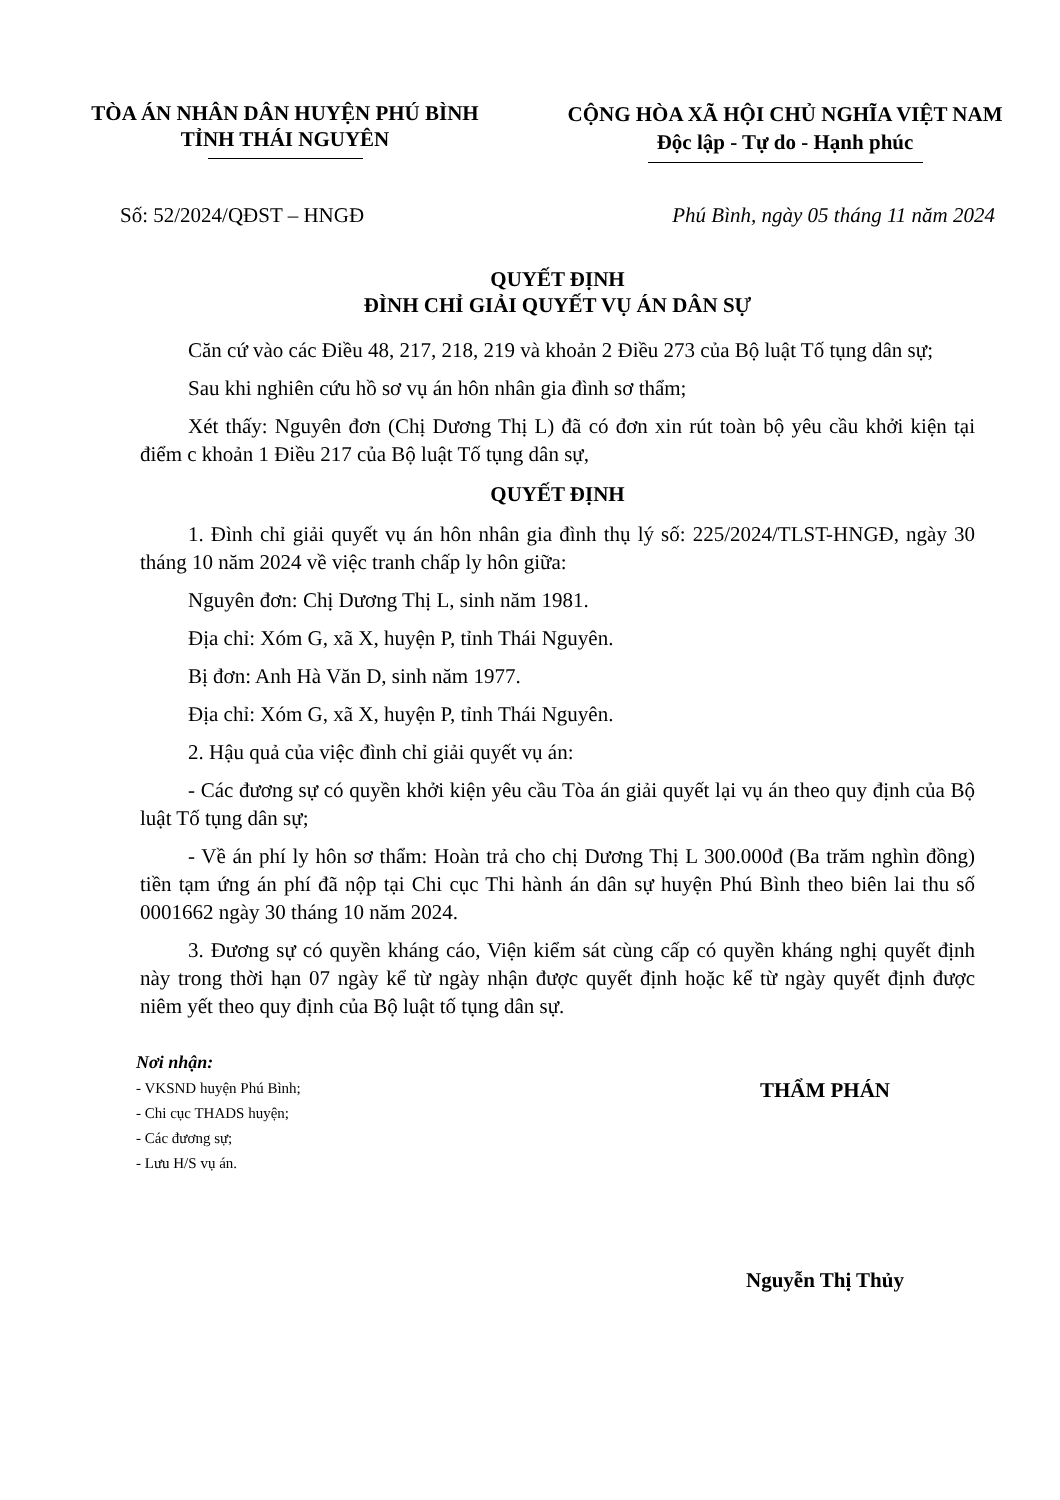TÒA ÁN NHÂN DÂN HUYỆN PHÚ BÌNH
TỈNH THÁI NGUYÊN
CỘNG HÒA XÃ HỘI CHỦ NGHĨA VIỆT NAM
Độc lập - Tự do - Hạnh phúc
Số: 52/2024/QĐST – HNGĐ Phú Bình, ngày 05 tháng 11 năm 2024
QUYẾT ĐỊNH
ĐÌNH CHỈ GIẢI QUYẾT VỤ ÁN DÂN SỰ
Căn cứ vào các Điều 48, 217, 218, 219 và khoản 2 Điều 273 của Bộ luật Tố tụng dân sự;
Sau khi nghiên cứu hồ sơ vụ án hôn nhân gia đình sơ thẩm;
Xét thấy: Nguyên đơn (Chị Dương Thị L) đã có đơn xin rút toàn bộ yêu cầu khởi kiện tại điểm c khoản 1 Điều 217 của Bộ luật Tố tụng dân sự,
QUYẾT ĐỊNH
1. Đình chỉ giải quyết vụ án hôn nhân gia đình thụ lý số: 225/2024/TLST-HNGĐ, ngày 30 tháng 10 năm 2024 về việc tranh chấp ly hôn giữa:
Nguyên đơn: Chị Dương Thị L, sinh năm 1981.
Địa chỉ: Xóm G, xã X, huyện P, tỉnh Thái Nguyên.
Bị đơn: Anh Hà Văn D, sinh năm 1977.
Địa chỉ: Xóm G, xã X, huyện P, tỉnh Thái Nguyên.
2. Hậu quả của việc đình chỉ giải quyết vụ án:
- Các đương sự có quyền khởi kiện yêu cầu Tòa án giải quyết lại vụ án theo quy định của Bộ luật Tố tụng dân sự;
- Về án phí ly hôn sơ thẩm: Hoàn trả cho chị Dương Thị L 300.000đ (Ba trăm nghìn đồng) tiền tạm ứng án phí đã nộp tại Chi cục Thi hành án dân sự huyện Phú Bình theo biên lai thu số 0001662 ngày 30 tháng 10 năm 2024.
3. Đương sự có quyền kháng cáo, Viện kiểm sát cùng cấp có quyền kháng nghị quyết định này trong thời hạn 07 ngày kể từ ngày nhận được quyết định hoặc kể từ ngày quyết định được niêm yết theo quy định của Bộ luật tố tụng dân sự.
Nơi nhận:
- VKSND huyện Phú Bình;
- Chi cục THADS huyện;
- Các đương sự;
- Lưu H/S vụ án.
THẨM PHÁN
Nguyễn Thị Thủy